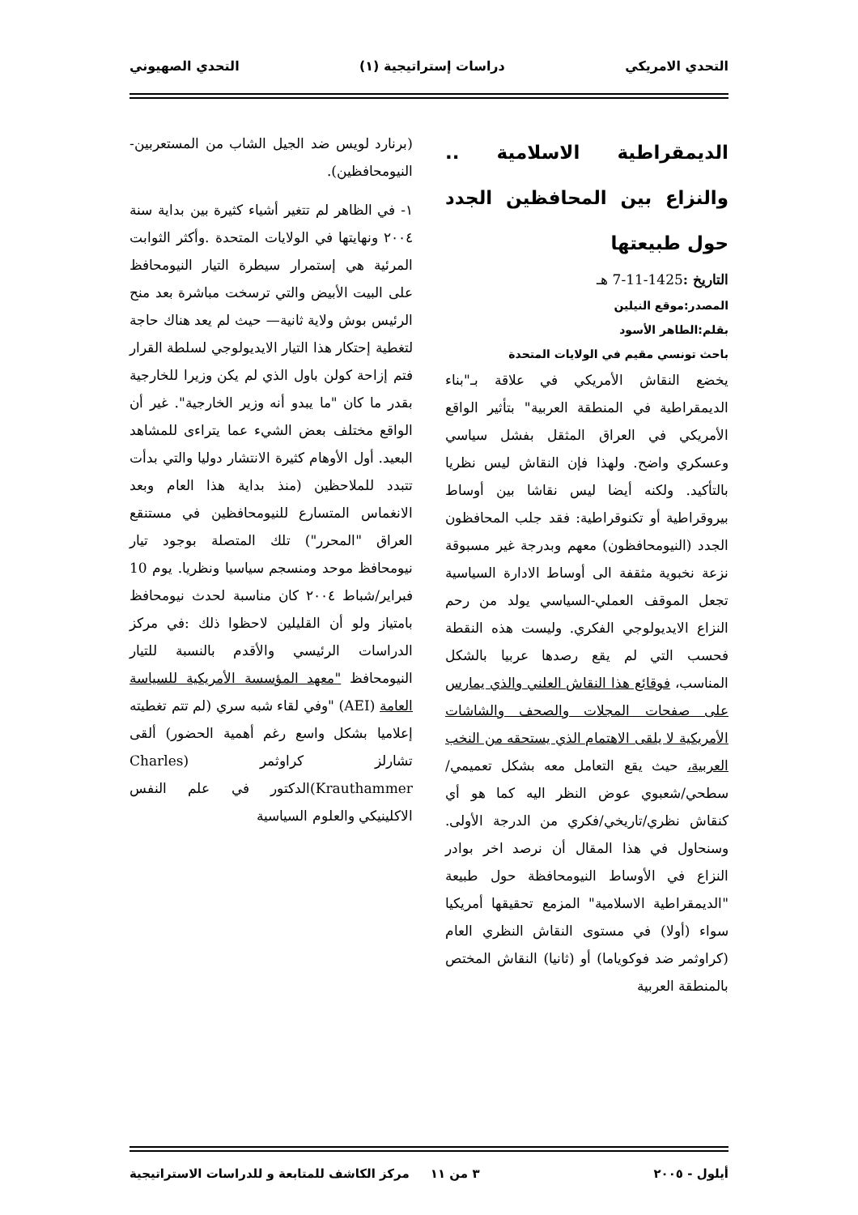التحدي الامريكي دراسات إستراتيجية (١) التحدي الصهيوني
الديمقراطية الاسلامية .. والنزاع بين المحافظين الجدد حول طبيعتها
التاريخ : 1425-11-7 هـ
المصدر:موقع النيلين
بقلم:الطاهر الأسود
باحث تونسي مقيم في الولايات المتحدة
يخضع النقاش الأمريكي في علاقة بـ"بناء الديمقراطية في المنطقة العربية" بتأثير الواقع الأمريكي في العراق المثقل بفشل سياسي وعسكري واضح. ولهذا فإن النقاش ليس نظريا بالتأكيد. ولكنه أيضا ليس نقاشا بين أوساط بيروقراطية أو تكنوقراطية: فقد جلب المحافظون الجدد (النيومحافظون) معهم وبدرجة غير مسبوقة نزعة نخبوية مثقفة الى أوساط الادارة السياسية تجعل الموقف العملي-السياسي يولد من رحم النزاع الايديولوجي الفكري. وليست هذه النقطة فحسب التي لم يقع رصدها عربيا بالشكل المناسب، فوقائع هذا النقاش العلني والذي يمارس على صفحات المجلات والصحف والشاشات الأمريكية لا يلقى الاهتمام الذي يستحقه من النخب العربية، حيث يقع التعامل معه بشكل تعميمي/ سطحي/شعبوي عوض النظر اليه كما هو أي كنقاش نظري/تاريخي/فكري من الدرجة الأولى. وسنحاول في هذا المقال أن نرصد اخر بوادر النزاع في الأوساط النيومحافظة حول طبيعة "الديمقراطية الاسلامية" المزمع تحقيقها أمريكيا سواء (أولا) في مستوى النقاش النظري العام (كراوثمر ضد فوكوياما) أو (ثانيا) النقاش المختص بالمنطقة العربية
(برنارد لويس ضد الجيل الشاب من المستعربين-النيومحافظين).
١- في الظاهر لم تتغير أشياء كثيرة بين بداية سنة ٢٠٠٤ ونهايتها في الولايات المتحدة .وأكثر الثوابت المرئية هي إستمرار سيطرة التيار النيومحافظ على البيت الأبيض والتي ترسخت مباشرة بعد منح الرئيس بوش ولاية ثانية— حيث لم يعد هناك حاجة لتغطية إحتكار هذا التيار الايديولوجي لسلطة القرار فتم إزاحة كولن باول الذي لم يكن وزيرا للخارجية بقدر ما كان "ما يبدو أنه وزير الخارجية". غير أن الواقع مختلف بعض الشيء عما يتراءى للمشاهد البعيد. أول الأوهام كثيرة الانتشار دوليا والتي بدأت تتبدد للملاحظين (منذ بداية هذا العام وبعد الانغماس المتسارع للنيومحافظين في مستنقع العراق "المحرر") تلك المتصلة بوجود تيار نيومحافظ موحد ومنسجم سياسيا ونظريا. يوم 10 فبراير/شباط ٢٠٠٤ كان مناسبة لحدث نيومحافظ بامتياز ولو أن القليلين لاحظوا ذلك :في مركز الدراسات الرئيسي والأقدم بالنسبة للتيار النيومحافظ "معهد المؤسسة الأمريكية للسياسة العامة (AEI) "وفي لقاء شبه سري (لم تتم تغطيته إعلاميا بشكل واسع رغم أهمية الحضور) ألقى تشارلز كراوثمر (Charles Krauthammer)الدكتور في علم النفس الاكلينيكي والعلوم السياسية
أيلول - ٢٠٠٥ ٣ من ١١ مركز الكاشف للمتابعة و للدراسات الاستراتيجية